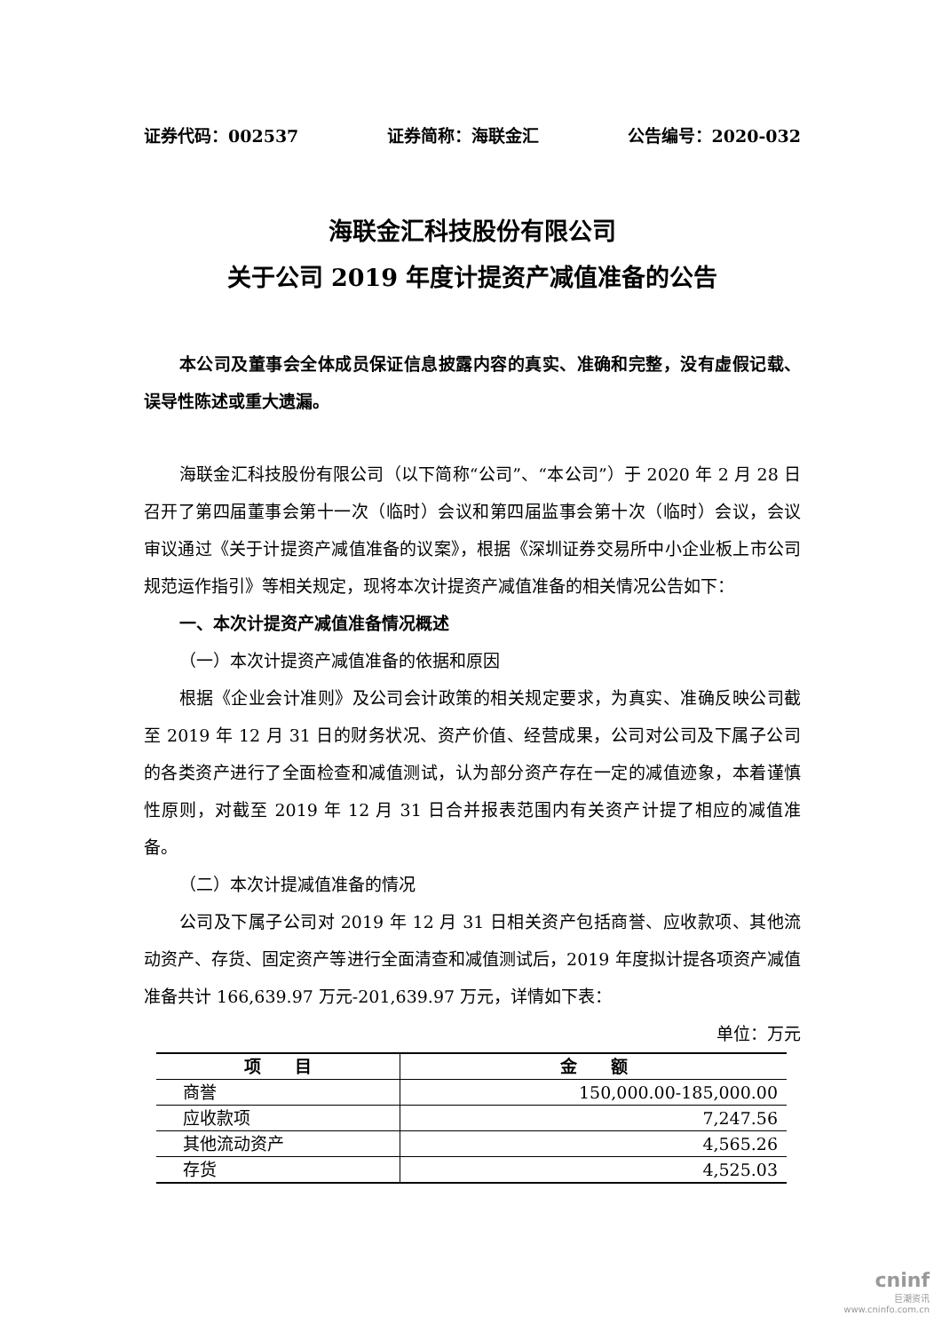证券代码：002537 证券简称：海联金汇 公告编号：2020-032
海联金汇科技股份有限公司
关于公司 2019 年度计提资产减值准备的公告
本公司及董事会全体成员保证信息披露内容的真实、准确和完整，没有虚假记载、误导性陈述或重大遗漏。
海联金汇科技股份有限公司（以下简称“公司”、“本公司”）于 2020 年 2 月 28 日召开了第四届董事会第十一次（临时）会议和第四届监事会第十次（临时）会议，会议审议通过《关于计提资产减值准备的议案》，根据《深圳证券交易所中小企业板上市公司规范运作指引》等相关规定，现将本次计提资产减值准备的相关情况公告如下：
一、本次计提资产减值准备情况概述
（一）本次计提资产减值准备的依据和原因
根据《企业会计准则》及公司会计政策的相关规定要求，为真实、准确反映公司截至 2019 年 12 月 31 日的财务状况、资产价值、经营成果，公司对公司及下属子公司的各类资产进行了全面检查和减值测试，认为部分资产存在一定的减值迹象，本着谨慎性原则，对截至 2019 年 12 月 31 日合并报表范围内有关资产计提了相应的减值准备。
（二）本次计提减值准备的情况
公司及下属子公司对 2019 年 12 月 31 日相关资产包括商誉、应收款项、其他流动资产、存货、固定资产等进行全面清查和减值测试后，2019 年度拟计提各项资产减值准备共计 166,639.97 万元-201,639.97 万元，详情如下表：
单位：万元
| 项 目 | 金 额 |
| --- | --- |
| 商誉 | 150,000.00-185,000.00 |
| 应收款项 | 7,247.56 |
| 其他流动资产 | 4,565.26 |
| 存货 | 4,525.03 |
cninf
巨潮资讯
www.cninfo.com.cn